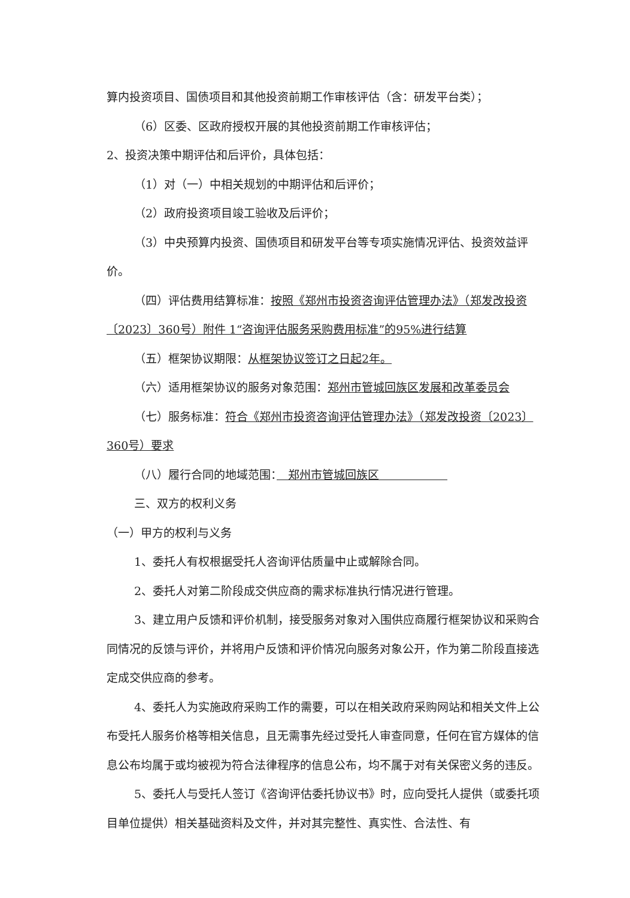算内投资项目、国债项目和其他投资前期工作审核评估（含：研发平台类）；
（6）区委、区政府授权开展的其他投资前期工作审核评估；
2、投资决策中期评估和后评价，具体包括：
（1）对（一）中相关规划的中期评估和后评价；
（2）政府投资项目竣工验收及后评价；
（3）中央预算内投资、国债项目和研发平台等专项实施情况评估、投资效益评价。
（四）评估费用结算标准：按照《郑州市投资咨询评估管理办法》（郑发改投资〔2023〕360号）附件 1“咨询评估服务采购费用标准”的95%进行结算
（五）框架协议期限：从框架协议签订之日起2年。
（六）适用框架协议的服务对象范围：郑州市管城回族区发展和改革委员会
（七）服务标准：符合《郑州市投资咨询评估管理办法》（郑发改投资〔2023〕360号）要求
（八）履行合同的地域范围：　郑州市管城回族区　　　　　　
三、双方的权利义务
（一）甲方的权利与义务
1、委托人有权根据受托人咨询评估质量中止或解除合同。
2、委托人对第二阶段成交供应商的需求标准执行情况进行管理。
3、建立用户反馈和评价机制，接受服务对象对入围供应商履行框架协议和采购合同情况的反馈与评价，并将用户反馈和评价情况向服务对象公开，作为第二阶段直接选定成交供应商的参考。
4、委托人为实施政府采购工作的需要，可以在相关政府采购网站和相关文件上公布受托人服务价格等相关信息，且无需事先经过受托人审查同意，任何在官方媒体的信息公布均属于或均被视为符合法律程序的信息公布，均不属于对有关保密义务的违反。
5、委托人与受托人签订《咨询评估委托协议书》时，应向受托人提供（或委托项目单位提供）相关基础资料及文件，并对其完整性、真实性、合法性、有